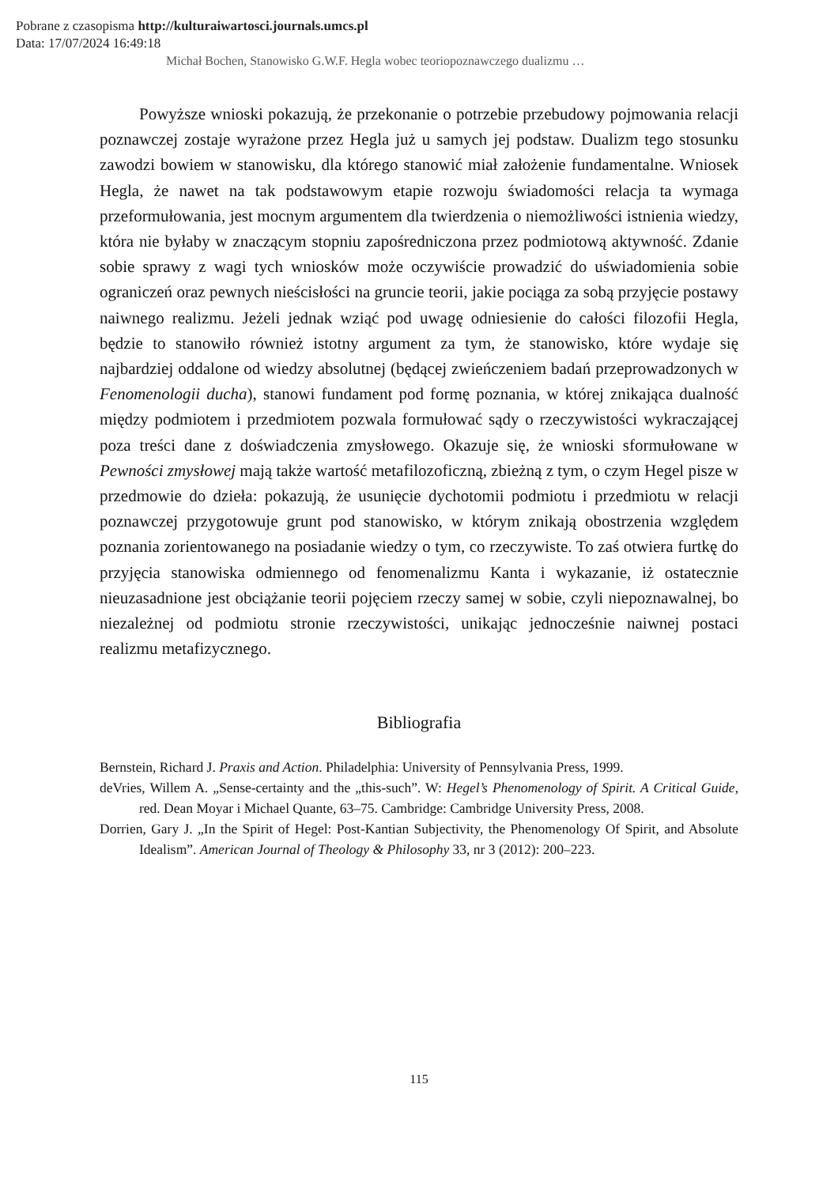Pobrane z czasopisma http://kulturaiwartosci.journals.umcs.pl
Data: 17/07/2024 16:49:18
Michał Bochen, Stanowisko G.W.F. Hegla wobec teoriopoznawczego dualizmu …
Powyższe wnioski pokazują, że przekonanie o potrzebie przebudowy pojmowania relacji poznawczej zostaje wyrażone przez Hegla już u samych jej podstaw. Dualizm tego stosunku zawodzi bowiem w stanowisku, dla którego stanowić miał założenie fundamentalne. Wniosek Hegla, że nawet na tak podstawowym etapie rozwoju świadomości relacja ta wymaga przeformułowania, jest mocnym argumentem dla twierdzenia o niemożliwości istnienia wiedzy, która nie byłaby w znaczącym stopniu zapośredniczona przez podmiotową aktywność. Zdanie sobie sprawy z wagi tych wniosków może oczywiście prowadzić do uświadomienia sobie ograniczeń oraz pewnych nieścisłości na gruncie teorii, jakie pociąga za sobą przyjęcie postawy naiwnego realizmu. Jeżeli jednak wziąć pod uwagę odniesienie do całości filozofii Hegla, będzie to stanowiło również istotny argument za tym, że stanowisko, które wydaje się najbardziej oddalone od wiedzy absolutnej (będącej zwieńczeniem badań przeprowadzonych w Fenomenologii ducha), stanowi fundament pod formę poznania, w której znikająca dualność między podmiotem i przedmiotem pozwala formułować sądy o rzeczywistości wykraczającej poza treści dane z doświadczenia zmysłowego. Okazuje się, że wnioski sformułowane w Pewności zmysłowej mają także wartość metafilozoficzną, zbieżną z tym, o czym Hegel pisze w przedmowie do dzieła: pokazują, że usunięcie dychotomii podmiotu i przedmiotu w relacji poznawczej przygotowuje grunt pod stanowisko, w którym znikają obostrzenia względem poznania zorientowanego na posiadanie wiedzy o tym, co rzeczywiste. To zaś otwiera furtkę do przyjęcia stanowiska odmiennego od fenomenalizmu Kanta i wykazanie, iż ostatecznie nieuzasadnione jest obciążanie teorii pojęciem rzeczy samej w sobie, czyli niepoznawalnej, bo niezależnej od podmiotu stronie rzeczywistości, unikając jednocześnie naiwnej postaci realizmu metafizycznego.
Bibliografia
Bernstein, Richard J. Praxis and Action. Philadelphia: University of Pennsylvania Press, 1999.
deVries, Willem A. „Sense-certainty and the „this-such”. W: Hegel’s Phenomenology of Spirit. A Critical Guide, red. Dean Moyar i Michael Quante, 63–75. Cambridge: Cambridge University Press, 2008.
Dorrien, Gary J. „In the Spirit of Hegel: Post-Kantian Subjectivity, the Phenomenology Of Spirit, and Absolute Idealism”. American Journal of Theology & Philosophy 33, nr 3 (2012): 200–223.
115